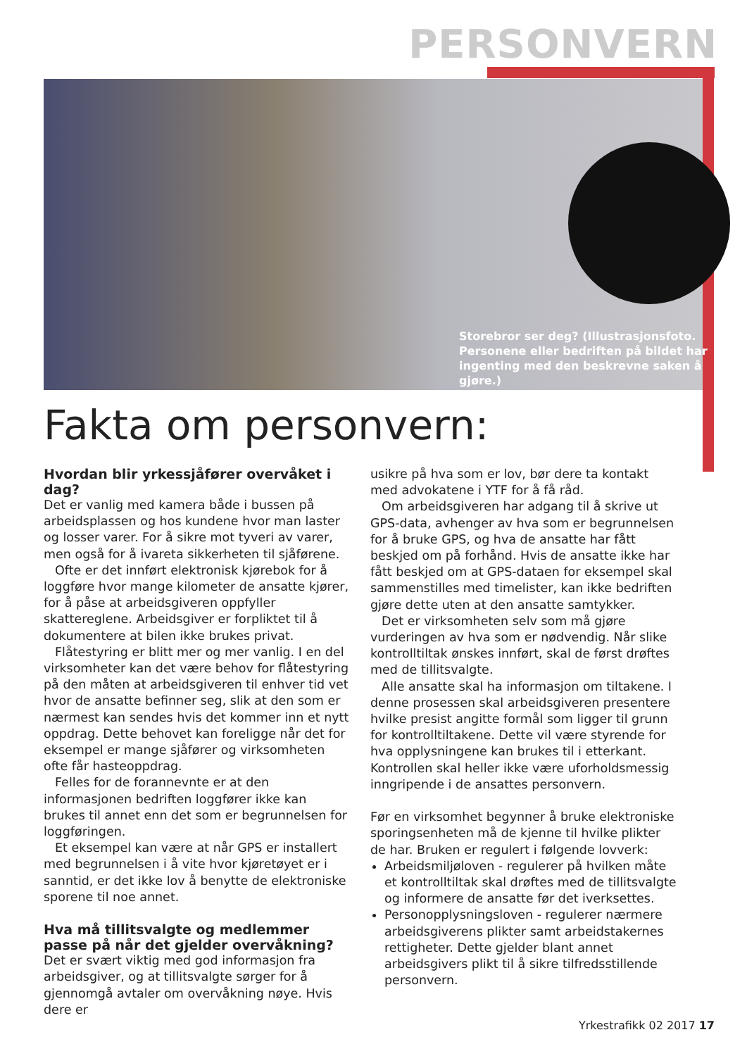PERSONVERN
Storebror ser deg? (Illustrasjonsfoto. Personene eller bedriften på bildet har ingenting med den beskrevne saken å gjøre.)
Fakta om personvern:
Hvordan blir yrkessjåfører overvåket i dag?
Det er vanlig med kamera både i bussen på arbeidsplassen og hos kundene hvor man laster og losser varer. For å sikre mot tyveri av varer, men også for å ivareta sikkerheten til sjåførene.
Ofte er det innført elektronisk kjørebok for å loggføre hvor mange kilometer de ansatte kjører, for å påse at arbeidsgiveren oppfyller skattereglene. Arbeidsgiver er forpliktet til å dokumentere at bilen ikke brukes privat.
Flåtestyring er blitt mer og mer vanlig. I en del virksomheter kan det være behov for flåtestyring på den måten at arbeidsgiveren til enhver tid vet hvor de ansatte befinner seg, slik at den som er nærmest kan sendes hvis det kommer inn et nytt oppdrag. Dette behovet kan foreligge når det for eksempel er mange sjåfører og virksomheten ofte får hasteoppdrag.
Felles for de forannevnte er at den informasjonen bedriften loggfører ikke kan brukes til annet enn det som er begrunnelsen for loggføringen.
Et eksempel kan være at når GPS er installert med begrunnelsen i å vite hvor kjøretøyet er i sanntid, er det ikke lov å benytte de elektroniske sporene til noe annet.
Hva må tillitsvalgte og medlemmer passe på når det gjelder overvåkning?
Det er svært viktig med god informasjon fra arbeidsgiver, og at tillitsvalgte sørger for å gjennomgå avtaler om overvåkning nøye. Hvis dere er
usikre på hva som er lov, bør dere ta kontakt med advokatene i YTF for å få råd.
Om arbeidsgiveren har adgang til å skrive ut GPS-data, avhenger av hva som er begrunnelsen for å bruke GPS, og hva de ansatte har fått beskjed om på forhånd. Hvis de ansatte ikke har fått beskjed om at GPS-dataen for eksempel skal sammenstilles med timelister, kan ikke bedriften gjøre dette uten at den ansatte samtykker.
Det er virksomheten selv som må gjøre vurderingen av hva som er nødvendig. Når slike kontrolltiltak ønskes innført, skal de først drøftes med de tillitsvalgte.
Alle ansatte skal ha informasjon om tiltakene. I denne prosessen skal arbeidsgiveren presentere hvilke presist angitte formål som ligger til grunn for kontrolltiltakene. Dette vil være styrende for hva opplysningene kan brukes til i etterkant. Kontrollen skal heller ikke være uforholdsmessig inngripende i de ansattes personvern.
Før en virksomhet begynner å bruke elektroniske sporingsenheten må de kjenne til hvilke plikter de har. Bruken er regulert i følgende lovverk:
Arbeidsmiljøloven - regulerer på hvilken måte et kontrolltiltak skal drøftes med de tillitsvalgte og informere de ansatte før det iverksettes.
Personopplysningsloven - regulerer nærmere arbeidsgiverens plikter samt arbeidstakernes rettigheter. Dette gjelder blant annet arbeidsgivers plikt til å sikre tilfredsstillende personvern.
Yrkestrafikk 02 2017 17